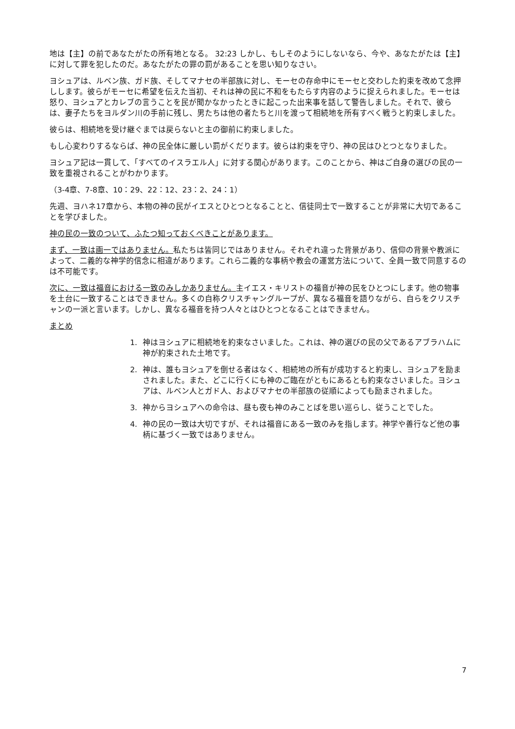地は【主】の前であなたがたの所有地となる。 32:23 しかし、もしそのようにしないなら、今や、あなたがたは【主】に対して罪を犯したのだ。あなたがたの罪の罰があることを思い知りなさい。
ヨシュアは、ルベン族、ガド族、そしてマナセの半部族に対し、モーセの存命中にモーセと交わした約束を改めて念押しします。彼らがモーセに希望を伝えた当初、それは神の民に不和をもたらす内容のように捉えられました。モーセは怒り、ヨシュアとカレブの言うことを民が聞かなかったときに起こった出来事を話して警告しました。それで、彼らは、妻子たちをヨルダン川の手前に残し、男たちは他の者たちと川を渡って相続地を所有すべく戦うと約束しました。
彼らは、相続地を受け継ぐまでは戻らないと主の御前に約束しました。
もし心変わりするならば、神の民全体に厳しい罰がくだります。彼らは約束を守り、神の民はひとつとなりました。
ヨシュア記は一貫して、「すべてのイスラエル人」に対する関心があります。このことから、神はご自身の選びの民の一致を重視されることがわかります。
（3-4章、7-8章、10：29、22：12、23：2、24：1）
先週、ヨハネ17章から、本物の神の民がイエスとひとつとなることと、信徒同士で一致することが非常に大切であることを学びました。
神の民の一致のついて、ふたつ知っておくべきことがあります。
まず、一致は画一ではありません。私たちは皆同じではありません。それぞれ違った背景があり、信仰の背景や教派によって、二義的な神学的信念に相違があります。これら二義的な事柄や教会の運営方法について、全員一致で同意するのは不可能です。
次に、一致は福音における一致のみしかありません。主イエス・キリストの福音が神の民をひとつにします。他の物事を土台に一致することはできません。多くの自称クリスチャングループが、異なる福音を語りながら、自らをクリスチャンの一派と言います。しかし、異なる福音を持つ人々とはひとつとなることはできません。
まとめ
1. 神はヨシュアに相続地を約束なさいました。これは、神の選びの民の父であるアブラハムに神が約束された土地です。
2. 神は、誰もヨシュアを倒せる者はなく、相続地の所有が成功すると約束し、ヨシュアを励まされました。また、どこに行くにも神のご臨在がともにあるとも約束なさいました。ヨシュアは、ルベン人とガド人、およびマナセの半部族の従順によっても励まされました。
3. 神からヨシュアへの命令は、昼も夜も神のみことばを思い巡らし、従うことでした。
4. 神の民の一致は大切ですが、それは福音にある一致のみを指します。神学や善行など他の事柄に基づく一致ではありません。
7